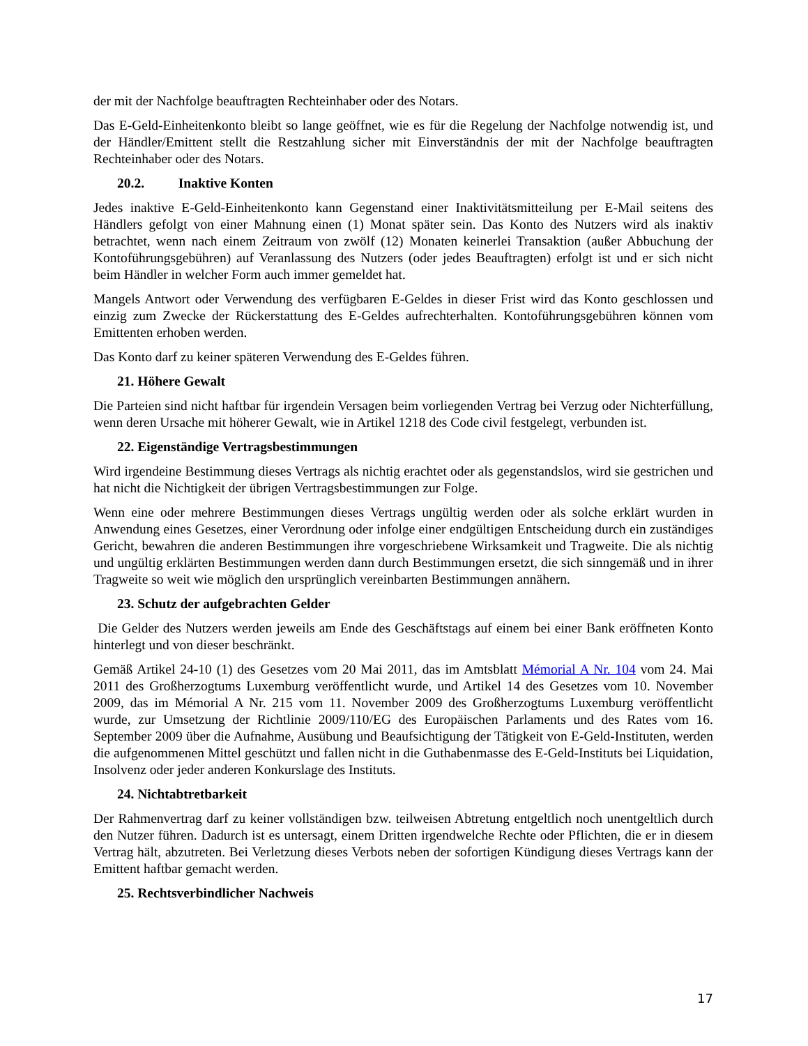der mit der Nachfolge beauftragten Rechteinhaber oder des Notars.
Das E-Geld-Einheitenkonto bleibt so lange geöffnet, wie es für die Regelung der Nachfolge notwendig ist, und der Händler/Emittent stellt die Restzahlung sicher mit Einverständnis der mit der Nachfolge beauftragten Rechteinhaber oder des Notars.
20.2. Inaktive Konten
Jedes inaktive E-Geld-Einheitenkonto kann Gegenstand einer Inaktivitätsmitteilung per E-Mail seitens des Händlers gefolgt von einer Mahnung einen (1) Monat später sein. Das Konto des Nutzers wird als inaktiv betrachtet, wenn nach einem Zeitraum von zwölf (12) Monaten keinerlei Transaktion (außer Abbuchung der Kontoführungsgebühren) auf Veranlassung des Nutzers (oder jedes Beauftragten) erfolgt ist und er sich nicht beim Händler in welcher Form auch immer gemeldet hat.
Mangels Antwort oder Verwendung des verfügbaren E-Geldes in dieser Frist wird das Konto geschlossen und einzig zum Zwecke der Rückerstattung des E-Geldes aufrechterhalten. Kontoführungsgebühren können vom Emittenten erhoben werden.
Das Konto darf zu keiner späteren Verwendung des E-Geldes führen.
21. Höhere Gewalt
Die Parteien sind nicht haftbar für irgendein Versagen beim vorliegenden Vertrag bei Verzug oder Nichterfüllung, wenn deren Ursache mit höherer Gewalt, wie in Artikel 1218 des Code civil festgelegt, verbunden ist.
22. Eigenständige Vertragsbestimmungen
Wird irgendeine Bestimmung dieses Vertrags als nichtig erachtet oder als gegenstandslos, wird sie gestrichen und hat nicht die Nichtigkeit der übrigen Vertragsbestimmungen zur Folge.
Wenn eine oder mehrere Bestimmungen dieses Vertrags ungültig werden oder als solche erklärt wurden in Anwendung eines Gesetzes, einer Verordnung oder infolge einer endgültigen Entscheidung durch ein zuständiges Gericht, bewahren die anderen Bestimmungen ihre vorgeschriebene Wirksamkeit und Tragweite. Die als nichtig und ungültig erklärten Bestimmungen werden dann durch Bestimmungen ersetzt, die sich sinngemäß und in ihrer Tragweite so weit wie möglich den ursprünglich vereinbarten Bestimmungen annähern.
23. Schutz der aufgebrachten Gelder
Die Gelder des Nutzers werden jeweils am Ende des Geschäftstags auf einem bei einer Bank eröffneten Konto hinterlegt und von dieser beschränkt.
Gemäß Artikel 24-10 (1) des Gesetzes vom 20 Mai 2011, das im Amtsblatt Mémorial A Nr. 104 vom 24. Mai 2011 des Großherzogtums Luxemburg veröffentlicht wurde, und Artikel 14 des Gesetzes vom 10. November 2009, das im Mémorial A Nr. 215 vom 11. November 2009 des Großherzogtums Luxemburg veröffentlicht wurde, zur Umsetzung der Richtlinie 2009/110/EG des Europäischen Parlaments und des Rates vom 16. September 2009 über die Aufnahme, Ausübung und Beaufsichtigung der Tätigkeit von E-Geld-Instituten, werden die aufgenommenen Mittel geschützt und fallen nicht in die Guthabenmasse des E-Geld-Instituts bei Liquidation, Insolvenz oder jeder anderen Konkurslage des Instituts.
24. Nichtabtretbarkeit
Der Rahmenvertrag darf zu keiner vollständigen bzw. teilweisen Abtretung entgeltlich noch unentgeltlich durch den Nutzer führen. Dadurch ist es untersagt, einem Dritten irgendwelche Rechte oder Pflichten, die er in diesem Vertrag hält, abzutreten. Bei Verletzung dieses Verbots neben der sofortigen Kündigung dieses Vertrags kann der Emittent haftbar gemacht werden.
25. Rechtsverbindlicher Nachweis
17